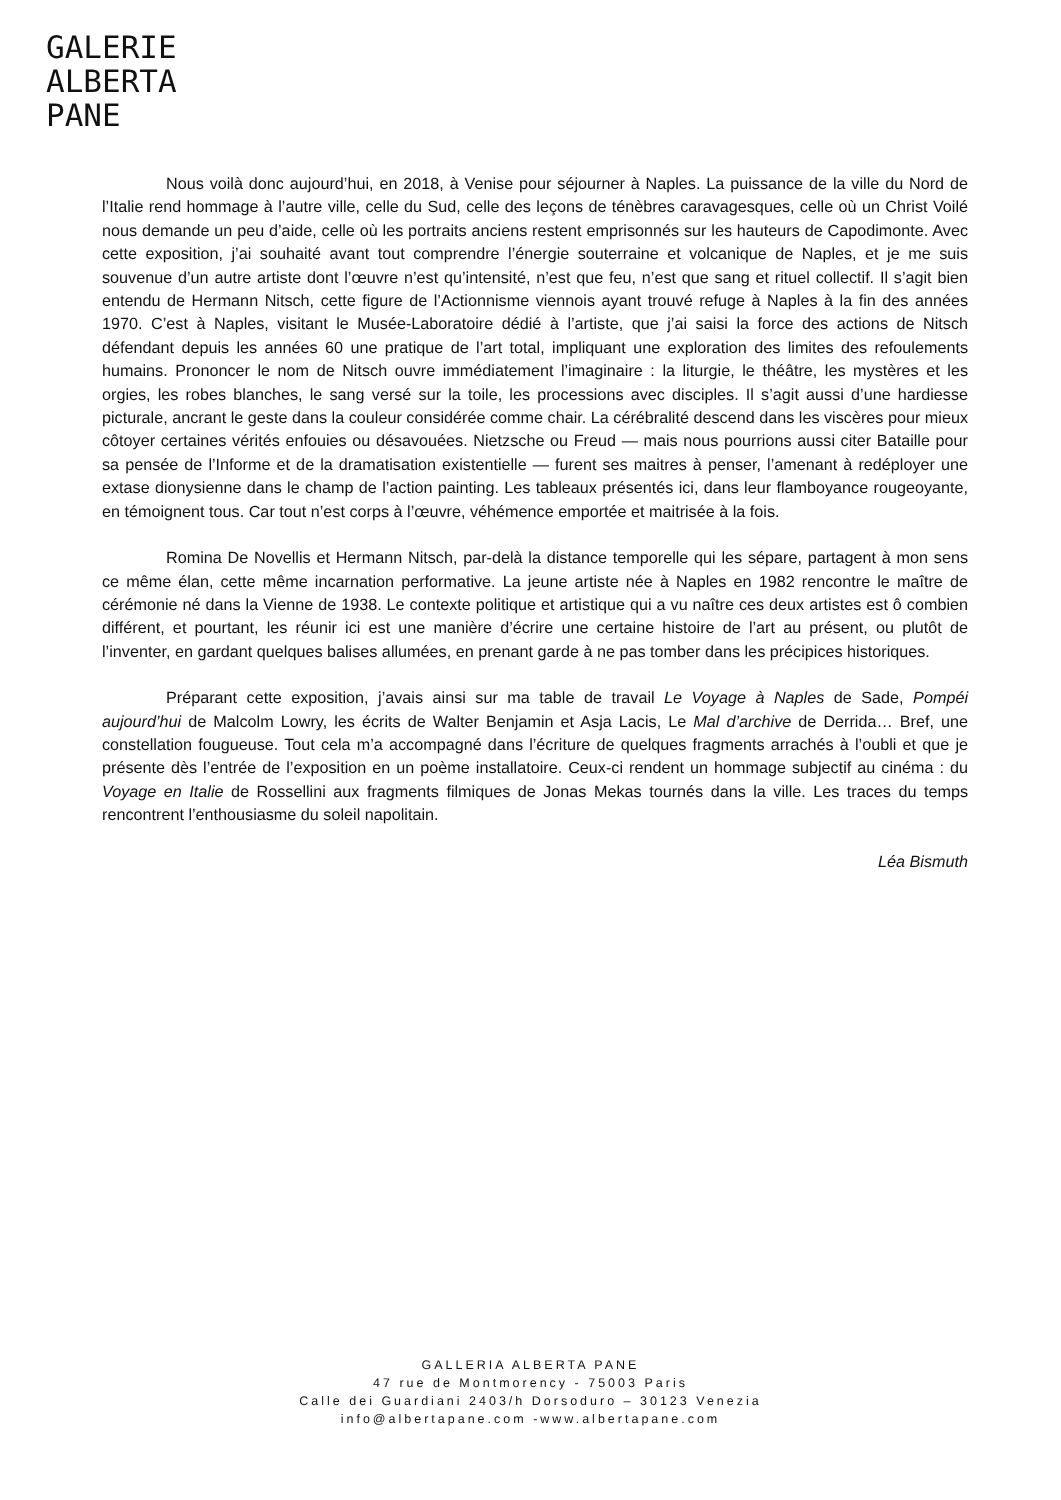GALERIE
ALBERTA
PANE
Nous voilà donc aujourd’hui, en 2018, à Venise pour séjourner à Naples. La puissance de la ville du Nord de l’Italie rend hommage à l’autre ville, celle du Sud, celle des leçons de ténèbres caravagesques, celle où un Christ Voilé nous demande un peu d’aide, celle où les portraits anciens restent emprisonnés sur les hauteurs de Capodimonte. Avec cette exposition, j’ai souhaité avant tout comprendre l’énergie souterraine et volcanique de Naples, et je me suis souvenue d’un autre artiste dont l’œuvre n’est qu’intensité, n’est que feu, n’est que sang et rituel collectif. Il s’agit bien entendu de Hermann Nitsch, cette figure de l’Actionnisme viennois ayant trouvé refuge à Naples à la fin des années 1970. C’est à Naples, visitant le Musée-Laboratoire dédié à l’artiste, que j’ai saisi la force des actions de Nitsch défendant depuis les années 60 une pratique de l’art total, impliquant une exploration des limites des refoulements humains. Prononcer le nom de Nitsch ouvre immédiatement l’imaginaire : la liturgie, le théâtre, les mystères et les orgies, les robes blanches, le sang versé sur la toile, les processions avec disciples. Il s’agit aussi d’une hardiesse picturale, ancrant le geste dans la couleur considérée comme chair. La cérébralité descend dans les viscères pour mieux côtoyer certaines vérités enfouies ou désavouées. Nietzsche ou Freud — mais nous pourrions aussi citer Bataille pour sa pensée de l’Informe et de la dramatisation existentielle — furent ses maitres à penser, l’amenant à redéployer une extase dionysienne dans le champ de l’action painting. Les tableaux présentés ici, dans leur flamboyance rougeoyante, en témoignent tous. Car tout n’est corps à l’œuvre, véhémence emportée et maitrisée à la fois.
Romina De Novellis et Hermann Nitsch, par-delà la distance temporelle qui les sépare, partagent à mon sens ce même élan, cette même incarnation performative. La jeune artiste née à Naples en 1982 rencontre le maître de cérémonie né dans la Vienne de 1938. Le contexte politique et artistique qui a vu naître ces deux artistes est ô combien différent, et pourtant, les réunir ici est une manière d’écrire une certaine histoire de l’art au présent, ou plutôt de l’inventer, en gardant quelques balises allumées, en prenant garde à ne pas tomber dans les précipices historiques.
Préparant cette exposition, j’avais ainsi sur ma table de travail Le Voyage à Naples de Sade, Pompéi aujourd’hui de Malcolm Lowry, les écrits de Walter Benjamin et Asja Lacis, Le Mal d’archive de Derrida… Bref, une constellation fougueuse. Tout cela m’a accompagné dans l’écriture de quelques fragments arrachés à l’oubli et que je présente dès l’entrée de l’exposition en un poème installatoire. Ceux-ci rendent un hommage subjectif au cinéma : du Voyage en Italie de Rossellini aux fragments filmiques de Jonas Mekas tournés dans la ville. Les traces du temps rencontrent l’enthousiasme du soleil napolitain.
Léa Bismuth
GALLERIA ALBERTA PANE
47 rue de Montmorency - 75003 Paris
Calle dei Guardiani 2403/h Dorsoduro – 30123 Venezia
info@albertapane.com -www.albertapane.com